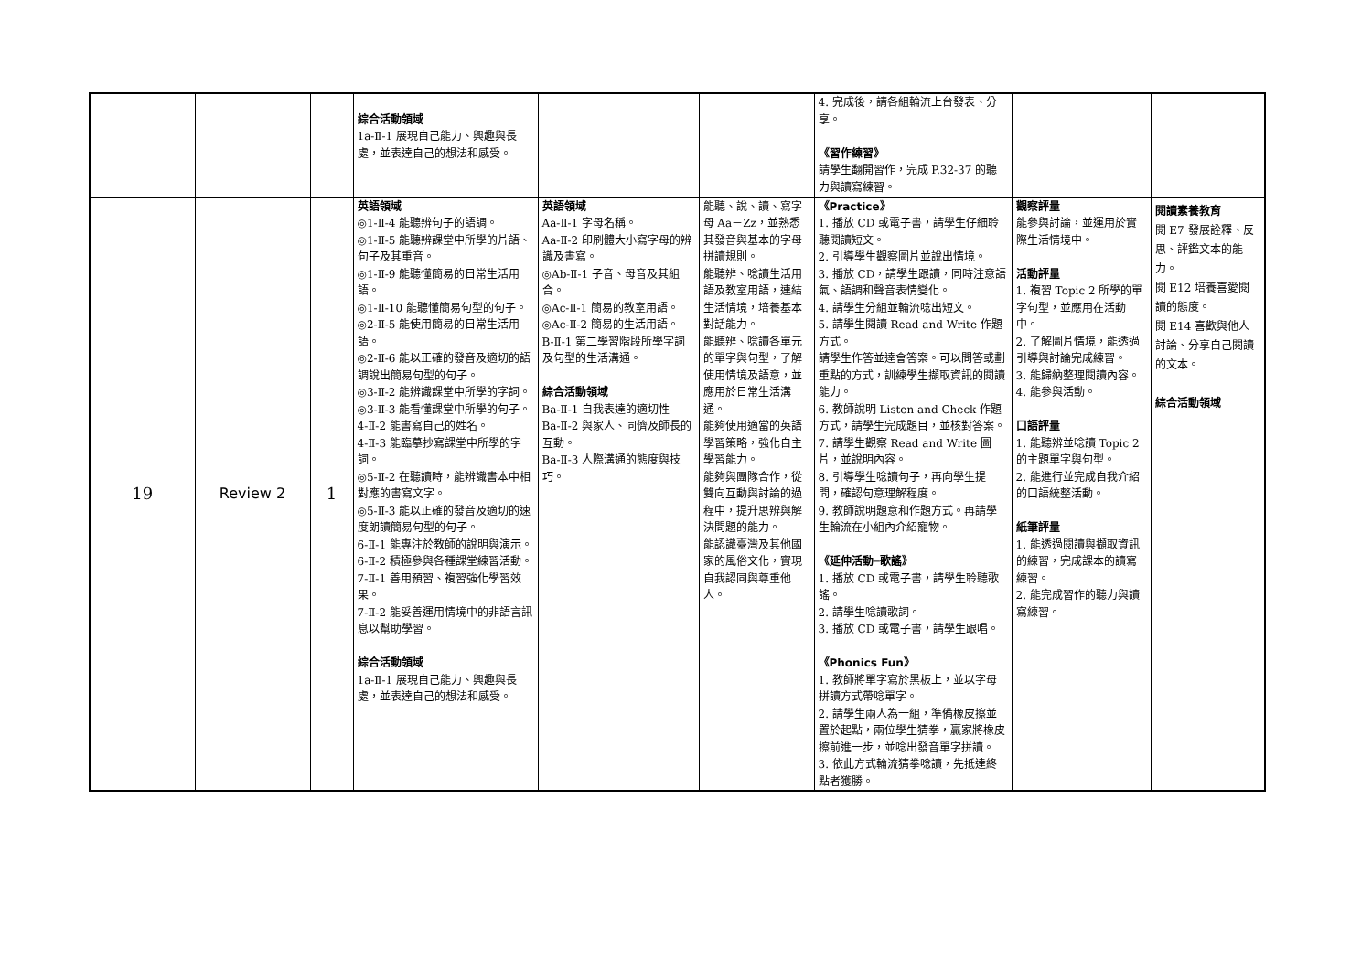| | | | 綜合活動領域 1a-Ⅱ-1 展現自己能力、興趣與長處，並表達自己的想法和感受。 | | | 4. 完成後，請各組輪流上台發表、分享。 《習作練習》 請學生翻開習作，完成 P.32-37 的聽力與讀寫練習。 | | |
| 19 | Review 2 | 1 | 英語領域 ◎1-Ⅱ-4 能聽辨句子的語調。 ◎1-Ⅱ-5 能聽辨課堂中所學的片語、句子及其重音。 ◎1-Ⅱ-9 能聽懂簡易的日常生活用語。 ◎1-Ⅱ-10 能聽懂簡易句型的句子。 ◎2-Ⅱ-5 能使用簡易的日常生活用語。 ◎2-Ⅱ-6 能以正確的發音及適切的語調說出簡易句型的句子。 ◎3-Ⅱ-2 能辨識課堂中所學的字詞。 ◎3-Ⅱ-3 能看懂課堂中所學的句子。 4-Ⅱ-2 能書寫自己的姓名。 4-Ⅱ-3 能臨摹抄寫課堂中所學的字詞。 ◎5-Ⅱ-2 在聽讀時，能辨識書本中相對應的書寫文字。 ◎5-Ⅱ-3 能以正確的發音及適切的速度朗讀簡易句型的句子。 6-Ⅱ-1 能專注於教師的說明與演示。 6-Ⅱ-2 積極參與各種課堂練習活動。 7-Ⅱ-1 善用預習、複習強化學習效果。 7-Ⅱ-2 能妥善運用情境中的非語言訊息以幫助學習。 綜合活動領域 1a-Ⅱ-1 展現自己能力、興趣與長處，並表達自己的想法和感受。 | 英語領域 Aa-Ⅱ-1 字母名稱。 Aa-Ⅱ-2 印刷體大小寫字母的辨識及書寫。 ◎Ab-Ⅱ-1 子音、母音及其組合。 ◎Ac-Ⅱ-1 簡易的教室用語。 ◎Ac-Ⅱ-2 簡易的生活用語。 B-Ⅱ-1 第二學習階段所學字詞及句型的生活溝通。 綜合活動領域 Ba-Ⅱ-1 自我表達的適切性 Ba-Ⅱ-2 與家人、同儕及師長的互動。 Ba-Ⅱ-3 人際溝通的態度與技巧。 | 能聽、說、讀、寫字母 Aa－Zz，並熟悉其發音與基本的字母拼讀規則。 能聽辨、唸讀生活用語及教室用語，連結生活情境，培養基本對話能力。 能聽辨、唸讀各單元的單字與句型，了解使用情境及語意，並應用於日常生活溝通。 能夠使用適當的英語學習策略，強化自主學習能力。 能夠與團隊合作，從雙向互動與討論的過程中，提升思辨與解決問題的能力。 能認識臺灣及其他國家的風俗文化，實現自我認同與尊重他人。 | 《Practice》 1. 播放 CD 或電子書，請學生仔細聆聽閱讀短文。 2. 引導學生觀察圖片並說出情境。 3. 播放 CD，請學生跟讀，同時注意語氣、語調和聲音表情變化。 4. 請學生分組並輪流唸出短文。 5. 請學生閱讀 Read and Write 作題方式。 請學生作答並達會答案。可以問答或劃重點的方式，訓練學生擷取資訊的閱讀能力。 6. 教師說明 Listen and Check 作題方式，請學生完成題目，並核對答案。 7. 請學生觀察 Read and Write 圖片，並說明內容。 8. 引導學生唸讀句子，再向學生提問，確認句意理解程度。 9. 教師說明題意和作題方式。再請學生輪流在小組內介紹寵物。 《延伸活動─歌謠》 1. 播放 CD 或電子書，請學生聆聽歌謠。 2. 請學生唸讀歌詞。 3. 播放 CD 或電子書，請學生跟唱。 《Phonics Fun》 1. 教師將單字寫於黑板上，並以字母拼讀方式帶唸單字。 2. 請學生兩人為一組，準備橡皮擦並置於起點，兩位學生猜拳，贏家將橡皮擦前進一步，並唸出發音單字拼讀。 3. 依此方式輪流猜拳唸讀，先抵達終點者獲勝。 | 觀察評量 能參與討論，並運用於實際生活情境中。 活動評量 1. 複習 Topic 2 所學的單字句型，並應用在活動中。 2. 了解圖片情境，能透過引導與討論完成練習。 3. 能歸納整理閱讀內容。 4. 能參與活動。 口語評量 1. 能聽辨並唸讀 Topic 2 的主題單字與句型。 2. 能進行並完成自我介紹的口語統整活動。 紙筆評量 1. 能透過閱讀與擷取資訊的練習，完成課本的讀寫練習。 2. 能完成習作的聽力與讀寫練習。 | 閱讀素養教育 閱 E7 發展詮釋、反思、評鑑文本的能力。 閱 E12 培養喜愛閱讀的態度。 閱 E14 喜歡與他人討論、分享自己閱讀的文本。 綜合活動領域 |